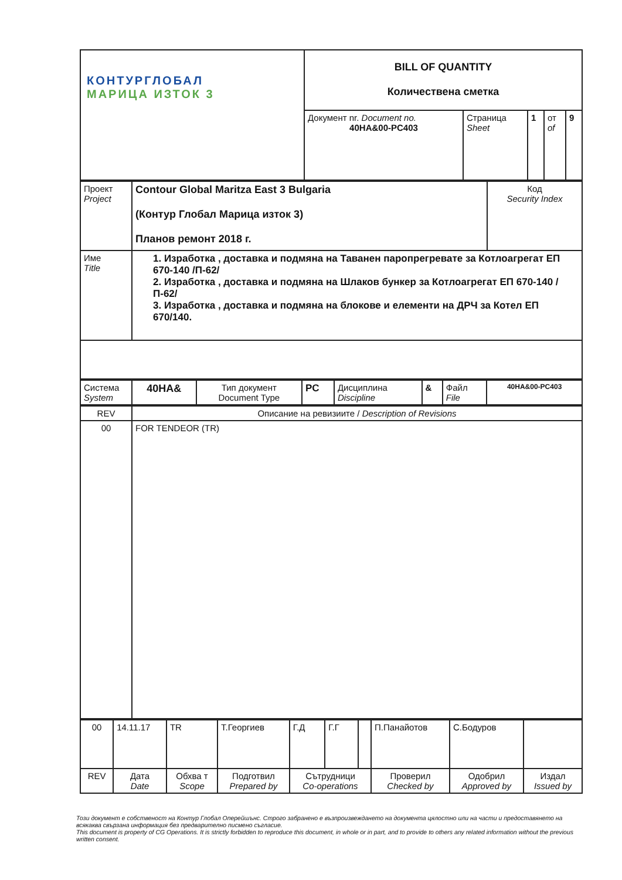| КОНТУРГЛОБАЛ МАРИЦА ИЗТОК 3 | BILL OF QUANTITY Количествена сметка | | | | |
| | Документ nr. Document no. 40HA&00-PC403 | Страница Sheet | 1 | от of | 9 |
| Проект Project | Contour Global Maritza East 3 Bulgaria (Контур Глобал Марица изток 3) Планов ремонт 2018 г. | Код Security Index |
| Име Title | 1. Изработка , доставка и подмяна на Таванен паропрегревате за Котлоагрегат ЕП 670-140 /П-62/ 2. Изработка , доставка и подмяна на Шлаков бункер за Котлоагрегат ЕП 670-140 /П-62/ 3. Изработка , доставка и подмяна на блокове и елементи на ДРЧ за Котел ЕП 670/140. | |
| Система System | 40HA& | Тип документ Document Type | PC | Дисциплина Discipline | & | Файл File | 40HA&00-PC403 |
| REV | Описание на ревизиите / Description of Revisions |
| 00 | FOR TENDEOR (TR) |
| 00 | 14.11.17 | TR | Т.Георгиев | Г.Д | Г.Г | | П.Панайотов | С.Бодуров | |
| REV | Дата Date | Обхва т Scope | Подготвил Prepared by | Сътрудници Co-operations | | | Проверил Checked by | Одобрил Approved by | Издал Issued by |
Този документ е собственост на Контур Глобал Оперейшънс. Строго забранено е възпроизвеждането на документа цялостно или на части и предоставянето на всякаква свързана информация без предварително писмено съгласие.
This document is property of CG Operations. It is strictly forbidden to reproduce this document, in whole or in part, and to provide to others any related information without the previous written consent.